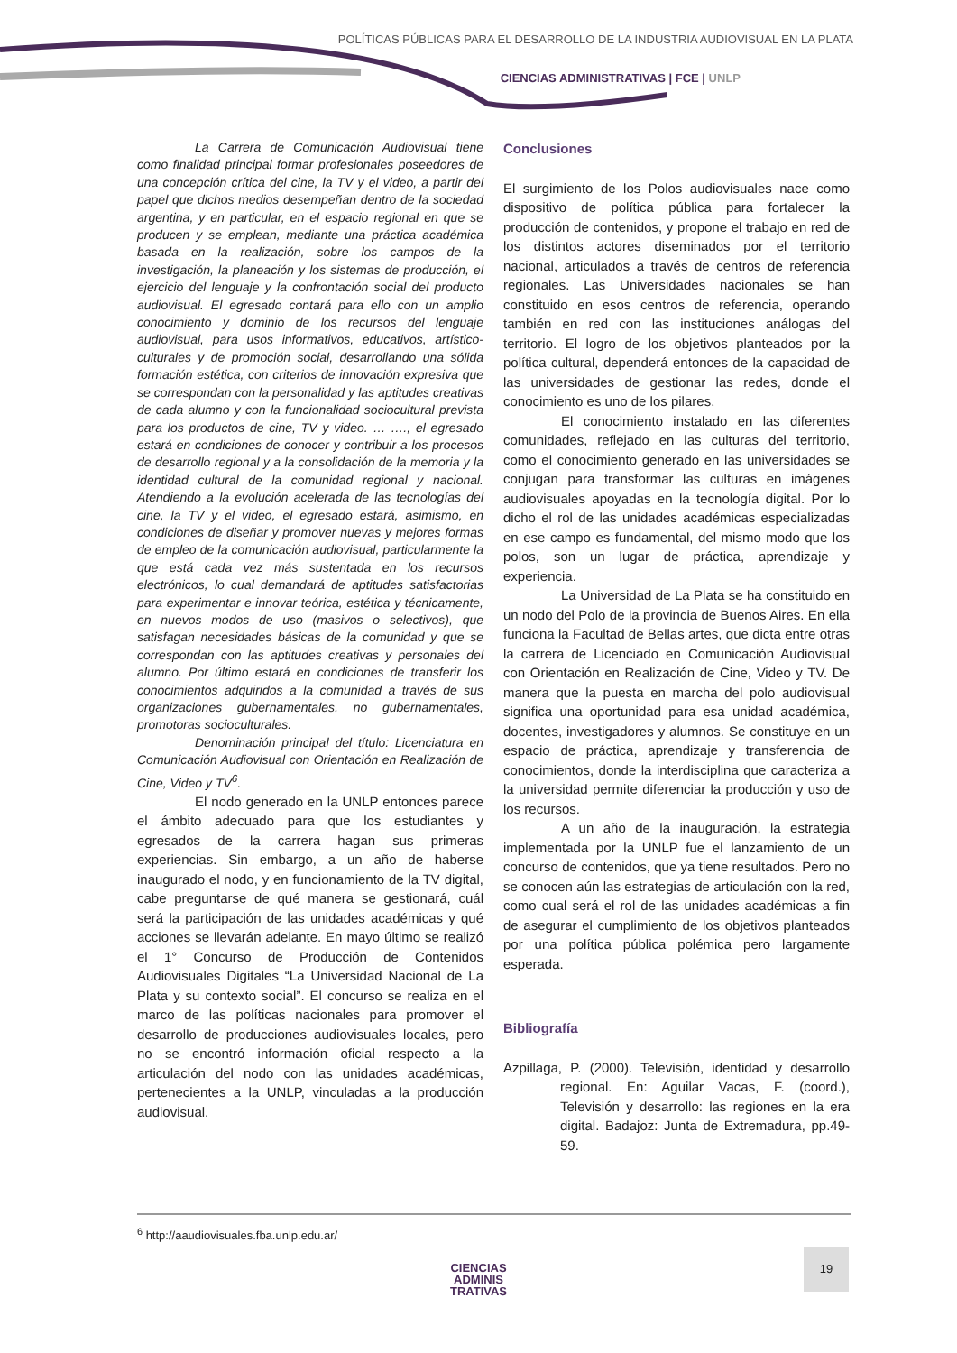POLÍTICAS PÚBLICAS PARA EL DESARROLLO DE LA INDUSTRIA AUDIOVISUAL EN LA PLATA
CIENCIAS ADMINISTRATIVAS | FCE | UNLP
La Carrera de Comunicación Audiovisual tiene como finalidad principal formar profesionales poseedores de una concepción crítica del cine, la TV y el video, a partir del papel que dichos medios desempeñan dentro de la sociedad argentina, y en particular, en el espacio regional en que se producen y se emplean, mediante una práctica académica basada en la realización, sobre los campos de la investigación, la planeación y los sistemas de producción, el ejercicio del lenguaje y la confrontación social del producto audiovisual. El egresado contará para ello con un amplio conocimiento y dominio de los recursos del lenguaje audiovisual, para usos informativos, educativos, artístico-culturales y de promoción social, desarrollando una sólida formación estética, con criterios de innovación expresiva que se correspondan con la personalidad y las aptitudes creativas de cada alumno y con la funcionalidad sociocultural prevista para los productos de cine, TV y video. … …., el egresado estará en condiciones de conocer y contribuir a los procesos de desarrollo regional y a la consolidación de la memoria y la identidad cultural de la comunidad regional y nacional. Atendiendo a la evolución acelerada de las tecnologías del cine, la TV y el video, el egresado estará, asimismo, en condiciones de diseñar y promover nuevas y mejores formas de empleo de la comunicación audiovisual, particularmente la que está cada vez más sustentada en los recursos electrónicos, lo cual demandará de aptitudes satisfactorias para experimentar e innovar teórica, estética y técnicamente, en nuevos modos de uso (masivos o selectivos), que satisfagan necesidades básicas de la comunidad y que se correspondan con las aptitudes creativas y personales del alumno. Por último estará en condiciones de transferir los conocimientos adquiridos a la comunidad a través de sus organizaciones gubernamentales, no gubernamentales, promotoras socioculturales.
Denominación principal del título: Licenciatura en Comunicación Audiovisual con Orientación en Realización de Cine, Video y TV<sup>6</sup>.
El nodo generado en la UNLP entonces parece el ámbito adecuado para que los estudiantes y egresados de la carrera hagan sus primeras experiencias. Sin embargo, a un año de haberse inaugurado el nodo, y en funcionamiento de la TV digital, cabe preguntarse de qué manera se gestionará, cuál será la participación de las unidades académicas y qué acciones se llevarán adelante. En mayo último se realizó el 1° Concurso de Producción de Contenidos Audiovisuales Digitales “La Universidad Nacional de La Plata y su contexto social”. El concurso se realiza en el marco de las políticas nacionales para promover el desarrollo de producciones audiovisuales locales, pero no se encontró información oficial respecto a la articulación del nodo con las unidades académicas, pertenecientes a la UNLP, vinculadas a la producción audiovisual.
Conclusiones
El surgimiento de los Polos audiovisuales nace como dispositivo de política pública para fortalecer la producción de contenidos, y propone el trabajo en red de los distintos actores diseminados por el territorio nacional, articulados a través de centros de referencia regionales. Las Universidades nacionales se han constituido en esos centros de referencia, operando también en red con las instituciones análogas del territorio. El logro de los objetivos planteados por la política cultural, dependerá entonces de la capacidad de las universidades de gestionar las redes, donde el conocimiento es uno de los pilares.
El conocimiento instalado en las diferentes comunidades, reflejado en las culturas del territorio, como el conocimiento generado en las universidades se conjugan para transformar las culturas en imágenes audiovisuales apoyadas en la tecnología digital. Por lo dicho el rol de las unidades académicas especializadas en ese campo es fundamental, del mismo modo que los polos, son un lugar de práctica, aprendizaje y experiencia.
La Universidad de La Plata se ha constituido en un nodo del Polo de la provincia de Buenos Aires. En ella funciona la Facultad de Bellas artes, que dicta entre otras la carrera de Licenciado en Comunicación Audiovisual con Orientación en Realización de Cine, Video y TV. De manera que la puesta en marcha del polo audiovisual significa una oportunidad para esa unidad académica, docentes, investigadores y alumnos. Se constituye en un espacio de práctica, aprendizaje y transferencia de conocimientos, donde la interdisciplina que caracteriza a la universidad permite diferenciar la producción y uso de los recursos.
A un año de la inauguración, la estrategia implementada por la UNLP fue el lanzamiento de un concurso de contenidos, que ya tiene resultados. Pero no se conocen aún las estrategias de articulación con la red, como cual será el rol de las unidades académicas a fin de asegurar el cumplimiento de los objetivos planteados por una política pública polémica pero largamente esperada.
Bibliografía
Azpillaga, P. (2000). Televisión, identidad y desarrollo regional. En: Aguilar Vacas, F. (coord.), Televisión y desarrollo: las regiones en la era digital. Badajoz: Junta de Extremadura, pp.49-59.
<sup>6</sup> http://aaudiovisuales.fba.unlp.edu.ar/
CIENCIAS
ADMINIS
TRATIVAS
19